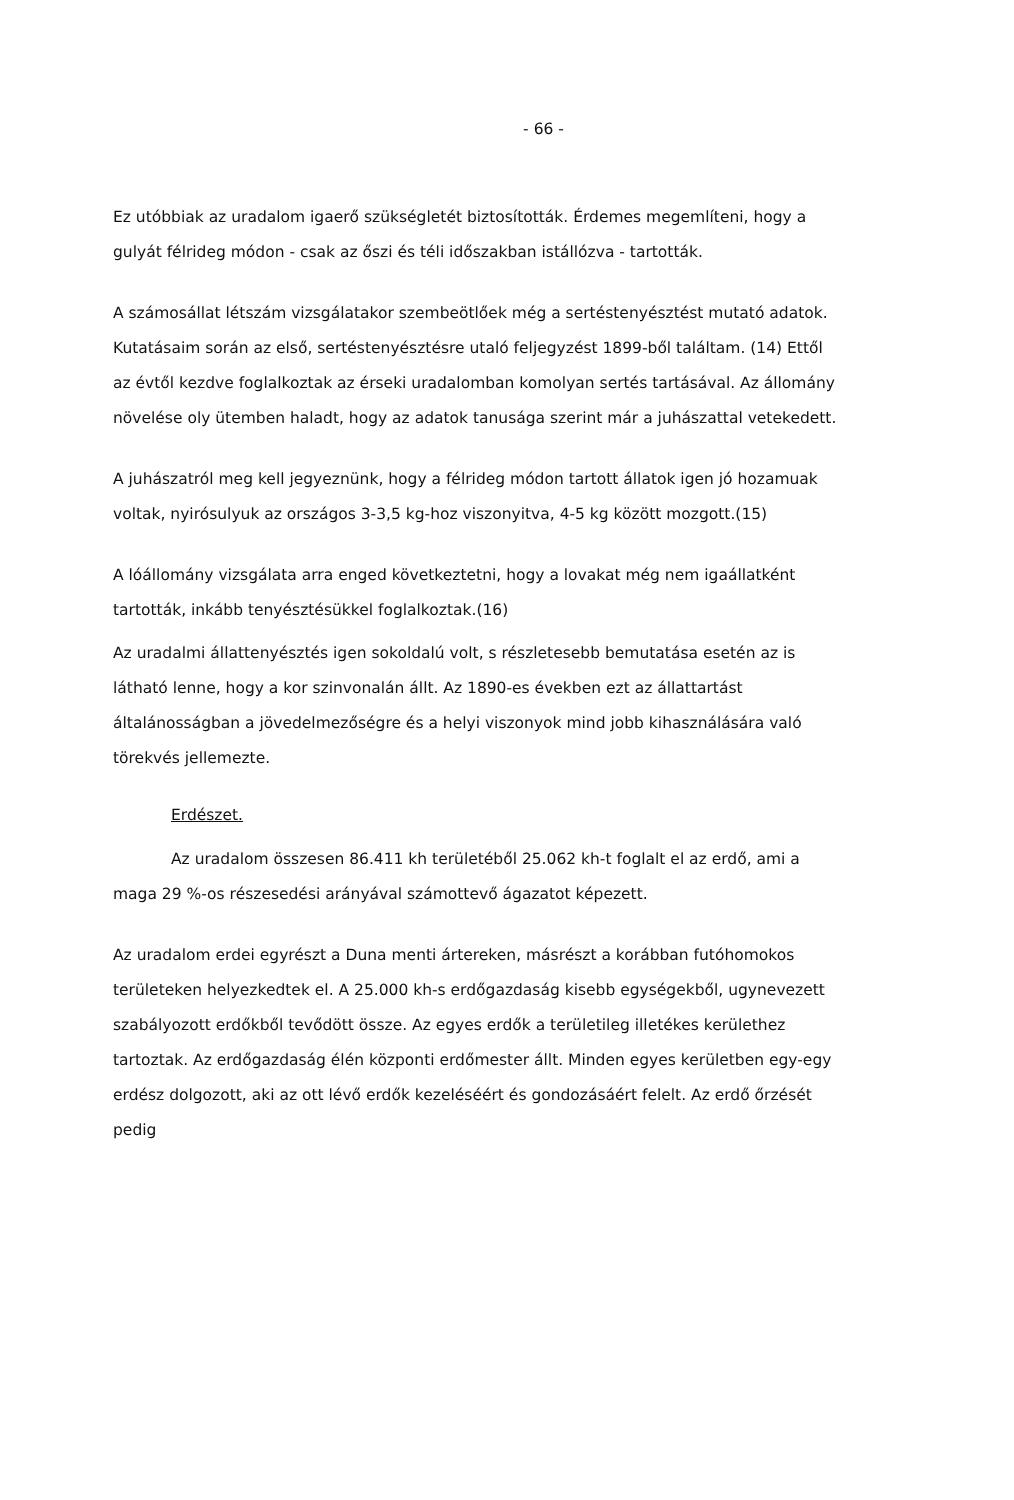- 66 -
Ez utóbbiak az uradalom igaerő szükségletét biztosították. Érdemes megemlíteni, hogy a gulyát félrideg módon - csak az őszi és téli időszakban istállózva - tartották.
A számosállat létszám vizsgálatakor szembeötlőek még a sertéstenyésztést mutató adatok. Kutatásaim során az első, sertéstenyésztésre utaló feljegyzést 1899-ből találtam. (14) Ettől az évtől kezdve foglalkoztak az érseki uradalomban komolyan sertés tartásával. Az állomány növelése oly ütemben haladt, hogy az adatok tanusága szerint már a juhászattal vetekedett.
A juhászatról meg kell jegyeznünk, hogy a félrideg módon tartott állatok igen jó hozamuak voltak, nyirósulyuk az országos 3-3,5 kg-hoz viszonyitva, 4-5 kg között mozgott.(15)
A lóállomány vizsgálata arra enged következtetni, hogy a lovakat még nem igaállatként tartották, inkább tenyésztésükkel foglalkoztak.(16)
Az uradalmi állattenyésztés igen sokoldalú volt, s részletesebb bemutatása esetén az is látható lenne, hogy a kor szinvonalán állt. Az 1890-es években ezt az állattartást általánosságban a jövedelmezőségre és a helyi viszonyok mind jobb kihasználására való törekvés jellemezte.
Erdészet.
Az uradalom összesen 86.411 kh területéből 25.062 kh-t foglalt el az erdő, ami a maga 29 %-os részesedési arányával számottevő ágazatot képezett.
Az uradalom erdei egyrészt a Duna menti ártereken, másrészt a korábban futóhomokos területeken helyezkedtek el. A 25.000 kh-s erdőgazdaság kisebb egységekből, ugynevezett szabályozott erdőkből tevődött össze. Az egyes erdők a területileg illetékes kerülethez tartoztak. Az erdőgazdaság élén központi erdőmester állt. Minden egyes kerületben egy-egy erdész dolgozott, aki az ott lévő erdők kezeléséért és gondozásáért felelt. Az erdő őrzését pedig